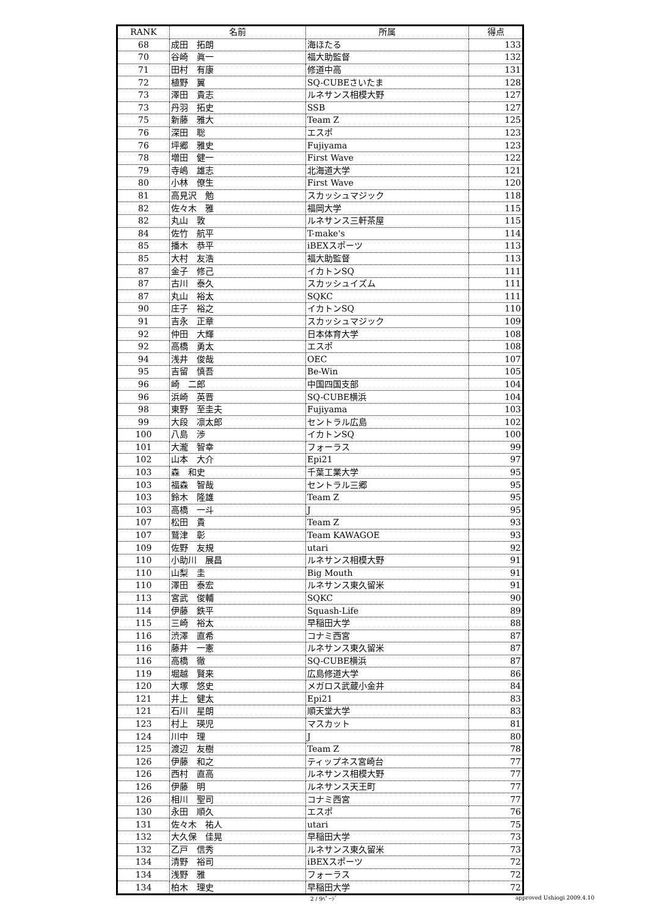| RANK | 名前 | 所属 | 得点 |
| --- | --- | --- | --- |
| 68 | 成田 拓朗 | 海ほたる | 133 |
| 70 | 谷崎 眞一 | 福大助監督 | 132 |
| 71 | 田村 有康 | 修道中高 | 131 |
| 72 | 植野 翼 | SQ-CUBEさいたま | 128 |
| 73 | 澤田 貴志 | ルネサンス相模大野 | 127 |
| 73 | 丹羽 拓史 | SSB | 127 |
| 75 | 新藤 雅大 | Team Z | 125 |
| 76 | 深田 聡 | エスポ | 123 |
| 76 | 坪郷 雅史 | Fujiyama | 123 |
| 78 | 増田 健一 | First Wave | 122 |
| 79 | 寺嶋 雄志 | 北海道大学 | 121 |
| 80 | 小林 僚生 | First Wave | 120 |
| 81 | 高見沢 勉 | スカッシュマジック | 118 |
| 82 | 佐々木 雅 | 福岡大学 | 115 |
| 82 | 丸山 敦 | ルネサンス三軒茶屋 | 115 |
| 84 | 佐竹 航平 | T-make's | 114 |
| 85 | 播木 恭平 | iBEXスポーツ | 113 |
| 85 | 大村 友浩 | 福大助監督 | 113 |
| 87 | 金子 修己 | イカトンSQ | 111 |
| 87 | 古川 泰久 | スカッシュイズム | 111 |
| 87 | 丸山 裕太 | SQKC | 111 |
| 90 | 庄子 裕之 | イカトンSQ | 110 |
| 91 | 吉永 正章 | スカッシュマジック | 109 |
| 92 | 仲田 大輝 | 日本体育大学 | 108 |
| 92 | 高橋 勇太 | エスポ | 108 |
| 94 | 浅井 俊哉 | OEC | 107 |
| 95 | 吉留 慎吾 | Be-Win | 105 |
| 96 | 崎 二郎 | 中国四国支部 | 104 |
| 96 | 浜崎 英晋 | SQ-CUBE横浜 | 104 |
| 98 | 東野 至圭夫 | Fujiyama | 103 |
| 99 | 大段 凛太郎 | セントラル広島 | 102 |
| 100 | 八島 渉 | イカトンSQ | 100 |
| 101 | 大瀧 智幸 | フォーラス | 99 |
| 102 | 山本 大介 | Epi21 | 97 |
| 103 | 森 和史 | 千葉工業大学 | 95 |
| 103 | 福森 智哉 | セントラル三郷 | 95 |
| 103 | 鈴木 隆雄 | Team Z | 95 |
| 103 | 高橋 一斗 | J | 95 |
| 107 | 松田 貴 | Team Z | 93 |
| 107 | 鷲津 彰 | Team KAWAGOE | 93 |
| 109 | 佐野 友規 | utari | 92 |
| 110 | 小助川 展昌 | ルネサンス相模大野 | 91 |
| 110 | 山梨 圭 | Big Mouth | 91 |
| 110 | 澤田 泰宏 | ルネサンス東久留米 | 91 |
| 113 | 宮武 俊輔 | SQKC | 90 |
| 114 | 伊藤 鉄平 | Squash-Life | 89 |
| 115 | 三崎 裕太 | 早稲田大学 | 88 |
| 116 | 渋澤 直希 | コナミ西宮 | 87 |
| 116 | 藤井 一憲 | ルネサンス東久留米 | 87 |
| 116 | 高橋 徹 | SQ-CUBE横浜 | 87 |
| 119 | 堀越 賢来 | 広島修道大学 | 86 |
| 120 | 大塚 悠史 | メガロス武蔵小金井 | 84 |
| 121 | 井上 健太 | Epi21 | 83 |
| 121 | 石川 星朗 | 順天堂大学 | 83 |
| 123 | 村上 瑛児 | マスカット | 81 |
| 124 | 川中 理 | J | 80 |
| 125 | 渡辺 友樹 | Team Z | 78 |
| 126 | 伊藤 和之 | ティップネス宮崎台 | 77 |
| 126 | 西村 直高 | ルネサンス相模大野 | 77 |
| 126 | 伊藤 明 | ルネサンス天王町 | 77 |
| 126 | 相川 聖司 | コナミ西宮 | 77 |
| 130 | 永田 順久 | エスポ | 76 |
| 131 | 佐々木 祐人 | utari | 75 |
| 132 | 大久保 佳晃 | 早稲田大学 | 73 |
| 132 | 乙戸 信秀 | ルネサンス東久留米 | 73 |
| 134 | 清野 裕司 | iBEXスポーツ | 72 |
| 134 | 浅野 雅 | フォーラス | 72 |
| 134 | 柏木 理史 | 早稲田大学 | 72 |
2 / 9ﾍﾟｰｼﾞ approved Ushiogi 2009.4.10